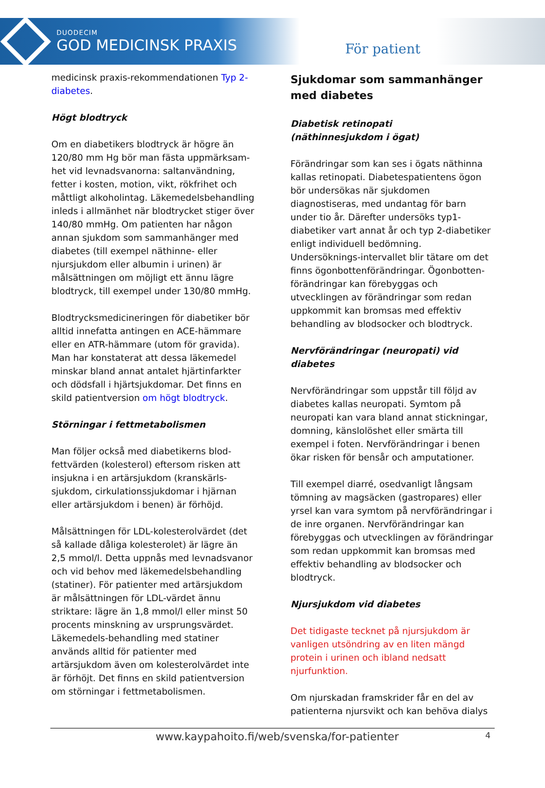DUODECIM
GOD MEDICINSK PRAXIS
För patient
medicinsk praxis-rekommendationen Typ 2-diabetes.
Högt blodtryck
Om en diabetikers blodtryck är högre än 120/80 mm Hg bör man fästa uppmärksam-het vid levnadsvanorna: saltanvändning, fetter i kosten, motion, vikt, rökfrihet och måttligt alkoholintag. Läkemedelsbehandling inleds i allmänhet när blodtrycket stiger över 140/80 mmHg. Om patienten har någon annan sjukdom som sammanhänger med diabetes (till exempel näthinne- eller njursjukdom eller albumin i urinen) är målsättningen om möjligt ett ännu lägre blodtryck, till exempel under 130/80 mmHg.
Blodtrycksmedicineringen för diabetiker bör alltid innefatta antingen en ACE-hämmare eller en ATR-hämmare (utom för gravida). Man har konstaterat att dessa läkemedel minskar bland annat antalet hjärtinfarkter och dödsfall i hjärtsjukdomar. Det finns en skild patientversion om högt blodtryck.
Störningar i fettmetabolismen
Man följer också med diabetikerns blod-fettvärden (kolesterol) eftersom risken att insjukna i en artärsjukdom (kranskärls-sjukdom, cirkulationssjukdomar i hjärnan eller artärsjukdom i benen) är förhöjd.
Målsättningen för LDL-kolesterolvärdet (det så kallade dåliga kolesterolet) är lägre än 2,5 mmol/l. Detta uppnås med levnadsvanor och vid behov med läkemedelsbehandling (statiner). För patienter med artärsjukdom är målsättningen för LDL-värdet ännu striktare: lägre än 1,8 mmol/l eller minst 50 procents minskning av ursprungsvärdet. Läkemedels-behandling med statiner används alltid för patienter med artärsjukdom även om kolesterolvärdet inte är förhöjt. Det finns en skild patientversion om störningar i fettmetabolismen.
Sjukdomar som sammanhänger med diabetes
Diabetisk retinopati
(näthinnesjukdom i ögat)
Förändringar som kan ses i ögats näthinna kallas retinopati. Diabetespatientens ögon bör undersökas när sjukdomen diagnostiseras, med undantag för barn under tio år. Därefter undersöks typ1-diabetiker vart annat år och typ 2-diabetiker enligt individuell bedömning. Undersöknings-intervallet blir tätare om det finns ögonbottenförändringar. Ögonbotten-förändringar kan förebyggas och utvecklingen av förändringar som redan uppkommit kan bromsas med effektiv behandling av blodsocker och blodtryck.
Nervförändringar (neuropati) vid diabetes
Nervförändringar som uppstår till följd av diabetes kallas neuropati. Symtom på neuropati kan vara bland annat stickningar, domning, känslolöshet eller smärta till exempel i foten. Nervförändringar i benen ökar risken för bensår och amputationer.
Till exempel diarré, osedvanligt långsam tömning av magsäcken (gastropares) eller yrsel kan vara symtom på nervförändringar i de inre organen. Nervförändringar kan förebyggas och utvecklingen av förändringar som redan uppkommit kan bromsas med effektiv behandling av blodsocker och blodtryck.
Njursjukdom vid diabetes
Det tidigaste tecknet på njursjukdom är vanligen utsöndring av en liten mängd protein i urinen och ibland nedsatt njurfunktion.
Om njurskadan framskrider får en del av patienterna njursvikt och kan behöva dialys
www.kaypahoito.fi/web/svenska/for-patienter 4